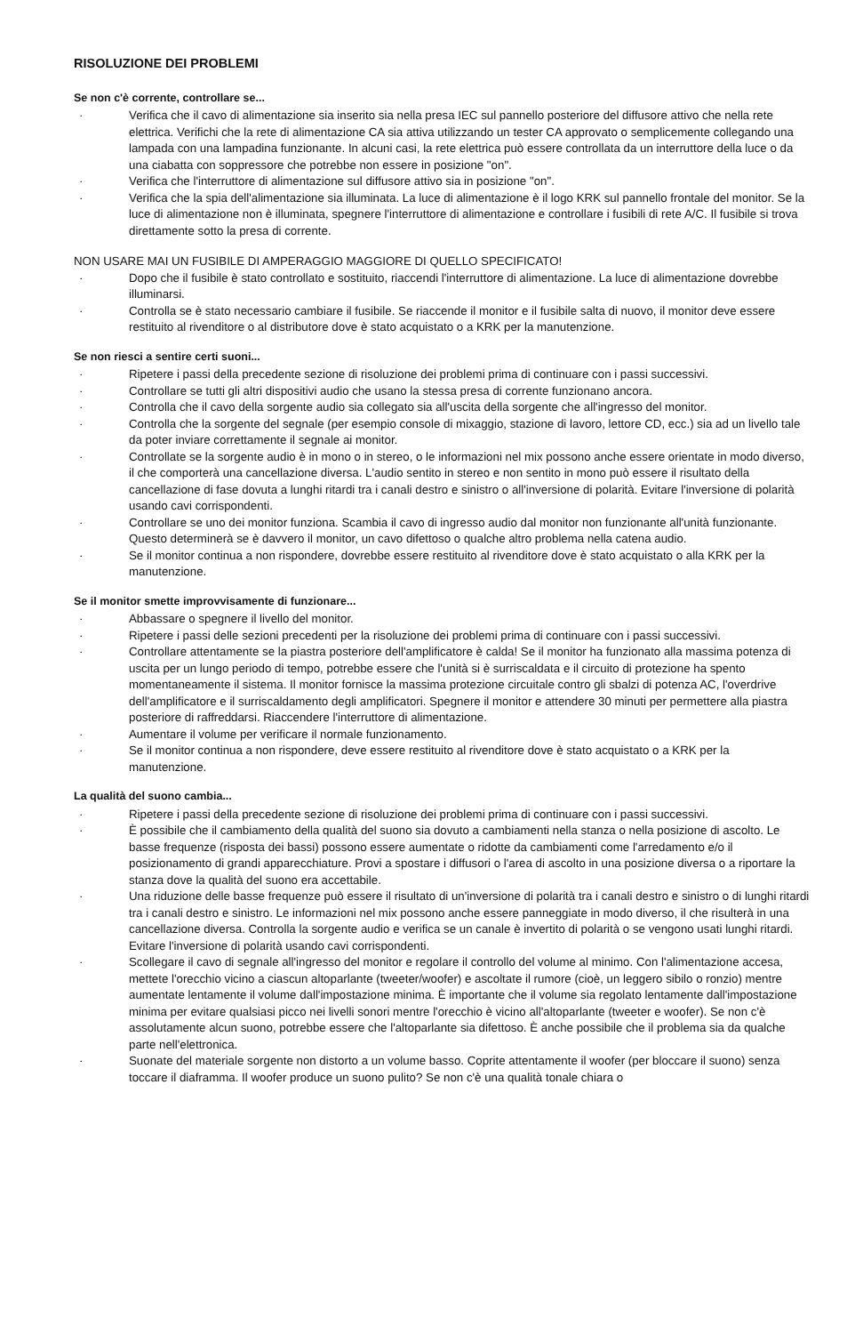RISOLUZIONE DEI PROBLEMI
Se non c'è corrente, controllare se...
· Verifica che il cavo di alimentazione sia inserito sia nella presa IEC sul pannello posteriore del diffusore attivo che nella rete elettrica. Verifichi che la rete di alimentazione CA sia attiva utilizzando un tester CA approvato o semplicemente collegando una lampada con una lampadina funzionante. In alcuni casi, la rete elettrica può essere controllata da un interruttore della luce o da una ciabatta con soppressore che potrebbe non essere in posizione "on".
· Verifica che l'interruttore di alimentazione sul diffusore attivo sia in posizione "on".
· Verifica che la spia dell'alimentazione sia illuminata. La luce di alimentazione è il logo KRK sul pannello frontale del monitor. Se la luce di alimentazione non è illuminata, spegnere l'interruttore di alimentazione e controllare i fusibili di rete A/C. Il fusibile si trova direttamente sotto la presa di corrente.
NON USARE MAI UN FUSIBILE DI AMPERAGGIO MAGGIORE DI QUELLO SPECIFICATO!
· Dopo che il fusibile è stato controllato e sostituito, riaccendi l'interruttore di alimentazione. La luce di alimentazione dovrebbe illuminarsi.
· Controlla se è stato necessario cambiare il fusibile. Se riaccende il monitor e il fusibile salta di nuovo, il monitor deve essere restituito al rivenditore o al distributore dove è stato acquistato o a KRK per la manutenzione.
Se non riesci a sentire certi suoni...
· Ripetere i passi della precedente sezione di risoluzione dei problemi prima di continuare con i passi successivi.
· Controllare se tutti gli altri dispositivi audio che usano la stessa presa di corrente funzionano ancora.
· Controlla che il cavo della sorgente audio sia collegato sia all'uscita della sorgente che all'ingresso del monitor.
· Controlla che la sorgente del segnale (per esempio console di mixaggio, stazione di lavoro, lettore CD, ecc.) sia ad un livello tale da poter inviare correttamente il segnale ai monitor.
· Controllate se la sorgente audio è in mono o in stereo, o le informazioni nel mix possono anche essere orientate in modo diverso, il che comporterà una cancellazione diversa. L'audio sentito in stereo e non sentito in mono può essere il risultato della cancellazione di fase dovuta a lunghi ritardi tra i canali destro e sinistro o all'inversione di polarità. Evitare l'inversione di polarità usando cavi corrispondenti.
· Controllare se uno dei monitor funziona. Scambia il cavo di ingresso audio dal monitor non funzionante all'unità funzionante. Questo determinerà se è davvero il monitor, un cavo difettoso o qualche altro problema nella catena audio.
· Se il monitor continua a non rispondere, dovrebbe essere restituito al rivenditore dove è stato acquistato o alla KRK per la manutenzione.
Se il monitor smette improvvisamente di funzionare...
· Abbassare o spegnere il livello del monitor.
· Ripetere i passi delle sezioni precedenti per la risoluzione dei problemi prima di continuare con i passi successivi.
· Controllare attentamente se la piastra posteriore dell'amplificatore è calda! Se il monitor ha funzionato alla massima potenza di uscita per un lungo periodo di tempo, potrebbe essere che l'unità si è surriscaldata e il circuito di protezione ha spento momentaneamente il sistema. Il monitor fornisce la massima protezione circuitale contro gli sbalzi di potenza AC, l'overdrive dell'amplificatore e il surriscaldamento degli amplificatori. Spegnere il monitor e attendere 30 minuti per permettere alla piastra posteriore di raffreddarsi. Riaccendere l'interruttore di alimentazione.
· Aumentare il volume per verificare il normale funzionamento.
· Se il monitor continua a non rispondere, deve essere restituito al rivenditore dove è stato acquistato o a KRK per la manutenzione.
La qualità del suono cambia...
· Ripetere i passi della precedente sezione di risoluzione dei problemi prima di continuare con i passi successivi.
· È possibile che il cambiamento della qualità del suono sia dovuto a cambiamenti nella stanza o nella posizione di ascolto. Le basse frequenze (risposta dei bassi) possono essere aumentate o ridotte da cambiamenti come l'arredamento e/o il posizionamento di grandi apparecchiature. Provi a spostare i diffusori o l'area di ascolto in una posizione diversa o a riportare la stanza dove la qualità del suono era accettabile.
· Una riduzione delle basse frequenze può essere il risultato di un'inversione di polarità tra i canali destro e sinistro o di lunghi ritardi tra i canali destro e sinistro. Le informazioni nel mix possono anche essere panneggiate in modo diverso, il che risulterà in una cancellazione diversa. Controlla la sorgente audio e verifica se un canale è invertito di polarità o se vengono usati lunghi ritardi. Evitare l'inversione di polarità usando cavi corrispondenti.
· Scollegare il cavo di segnale all'ingresso del monitor e regolare il controllo del volume al minimo. Con l'alimentazione accesa, mettete l'orecchio vicino a ciascun altoparlante (tweeter/woofer) e ascoltate il rumore (cioè, un leggero sibilo o ronzio) mentre aumentate lentamente il volume dall'impostazione minima. È importante che il volume sia regolato lentamente dall'impostazione minima per evitare qualsiasi picco nei livelli sonori mentre l'orecchio è vicino all'altoparlante (tweeter e woofer). Se non c'è assolutamente alcun suono, potrebbe essere che l'altoparlante sia difettoso. È anche possibile che il problema sia da qualche parte nell'elettronica.
· Suonate del materiale sorgente non distorto a un volume basso. Coprite attentamente il woofer (per bloccare il suono) senza toccare il diaframma. Il woofer produce un suono pulito? Se non c'è una qualità tonale chiara o